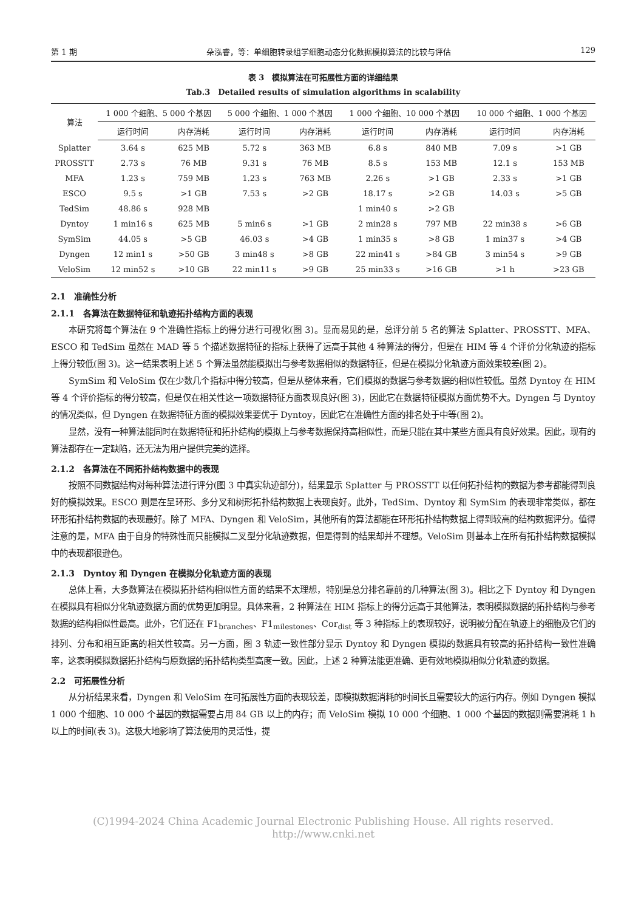第 1 期 朵泓睿，等：单细胞转录组学细胞动态分化数据模拟算法的比较与评估 129
表 3　模拟算法在可拓展性方面的详细结果
Tab.3　Detailed results of simulation algorithms in scalability
| 算法 | 1 000 个细胞、5 000 个基因 | | 5 000 个细胞、1 000 个基因 | | 1 000 个细胞、10 000 个基因 | | 10 000 个细胞、1 000 个基因 | |
| --- | --- | --- | --- | --- | --- | --- | --- | --- |
| | 运行时间 | 内存消耗 | 运行时间 | 内存消耗 | 运行时间 | 内存消耗 | 运行时间 | 内存消耗 |
| Splatter | 3.64 s | 625 MB | 5.72 s | 363 MB | 6.8 s | 840 MB | 7.09 s | >1 GB |
| PROSSTT | 2.73 s | 76 MB | 9.31 s | 76 MB | 8.5 s | 153 MB | 12.1 s | 153 MB |
| MFA | 1.23 s | 759 MB | 1.23 s | 763 MB | 2.26 s | >1 GB | 2.33 s | >1 GB |
| ESCO | 9.5 s | >1 GB | 7.53 s | >2 GB | 18.17 s | >2 GB | 14.03 s | >5 GB |
| TedSim | 48.86 s | 928 MB | | | 1 min40 s | >2 GB | | |
| Dyntoy | 1 min16 s | 625 MB | 5 min6 s | >1 GB | 2 min28 s | 797 MB | 22 min38 s | >6 GB |
| SymSim | 44.05 s | >5 GB | 46.03 s | >4 GB | 1 min35 s | >8 GB | 1 min37 s | >4 GB |
| Dyngen | 12 min1 s | >50 GB | 3 min48 s | >8 GB | 22 min41 s | >84 GB | 3 min54 s | >9 GB |
| VeloSim | 12 min52 s | >10 GB | 22 min11 s | >9 GB | 25 min33 s | >16 GB | >1 h | >23 GB |
2.1　准确性分析
2.1.1　各算法在数据特征和轨迹拓扑结构方面的表现
本研究将每个算法在 9 个准确性指标上的得分进行可视化(图 3)。显而易见的是，总评分前 5 名的算法 Splatter、PROSSTT、MFA、ESCO 和 TedSim 虽然在 MAD 等 5 个描述数据特征的指标上获得了远高于其他 4 种算法的得分，但是在 HIM 等 4 个评价分化轨迹的指标上得分较低(图 3)。这一结果表明上述 5 个算法虽然能模拟出与参考数据相似的数据特征，但是在模拟分化轨迹方面效果较差(图 2)。
SymSim 和 VeloSim 仅在少数几个指标中得分较高，但是从整体来看，它们模拟的数据与参考数据的相似性较低。虽然 Dyntoy 在 HIM 等 4 个评价指标的得分较高，但是仅在相关性这一项数据特征方面表现良好(图 3)，因此它在数据特征模拟方面优势不大。Dyngen 与 Dyntoy 的情况类似，但 Dyngen 在数据特征方面的模拟效果要优于 Dyntoy，因此它在准确性方面的排名处于中等(图 2)。
显然，没有一种算法能同时在数据特征和拓扑结构的模拟上与参考数据保持高相似性，而是只能在其中某些方面具有良好效果。因此，现有的算法都存在一定缺陷，还无法为用户提供完美的选择。
2.1.2　各算法在不同拓扑结构数据中的表现
按照不同数据结构对每种算法进行评分(图 3 中真实轨迹部分)，结果显示 Splatter 与 PROSSTT 以任何拓扑结构的数据为参考都能得到良好的模拟效果。ESCO 则是在呈环形、多分叉和树形拓扑结构数据上表现良好。此外，TedSim、Dyntoy 和 SymSim 的表现非常类似，都在环形拓扑结构数据的表现最好。除了 MFA、Dyngen 和 VeloSim，其他所有的算法都能在环形拓扑结构数据上得到较高的结构数据评分。值得注意的是，MFA 由于自身的特殊性而只能模拟二叉型分化轨迹数据，但是得到的结果却并不理想。VeloSim 则基本上在所有拓扑结构数据模拟中的表现都很逊色。
2.1.3　Dyntoy 和 Dyngen 在模拟分化轨迹方面的表现
总体上看，大多数算法在模拟拓扑结构相似性方面的结果不太理想，特别是总分排名靠前的几种算法(图 3)。相比之下 Dyntoy 和 Dyngen 在模拟具有相似分化轨迹数据方面的优势更加明显。具体来看，2 种算法在 HIM 指标上的得分远高于其他算法，表明模拟数据的拓扑结构与参考数据的结构相似性最高。此外，它们还在 F1<sub>branches</sub>、F1<sub>milestones</sub>、Cor<sub>dist</sub> 等 3 种指标上的表现较好，说明被分配在轨迹上的细胞及它们的排列、分布和相互距离的相关性较高。另一方面，图 3 轨迹一致性部分显示 Dyntoy 和 Dyngen 模拟的数据具有较高的拓扑结构一致性准确率，这表明模拟数据拓扑结构与原数据的拓扑结构类型高度一致。因此，上述 2 种算法能更准确、更有效地模拟相似分化轨迹的数据。
2.2　可拓展性分析
从分析结果来看，Dyngen 和 VeloSim 在可拓展性方面的表现较差，即模拟数据消耗的时间长且需要较大的运行内存。例如 Dyngen 模拟1 000 个细胞、10 000 个基因的数据需要占用 84 GB 以上的内存；而 VeloSim 模拟 10 000 个细胞、1 000 个基因的数据则需要消耗 1 h 以上的时间(表 3)。这极大地影响了算法使用的灵活性，提
(C)1994-2024 China Academic Journal Electronic Publishing House. All rights reserved.　 http://www.cnki.net